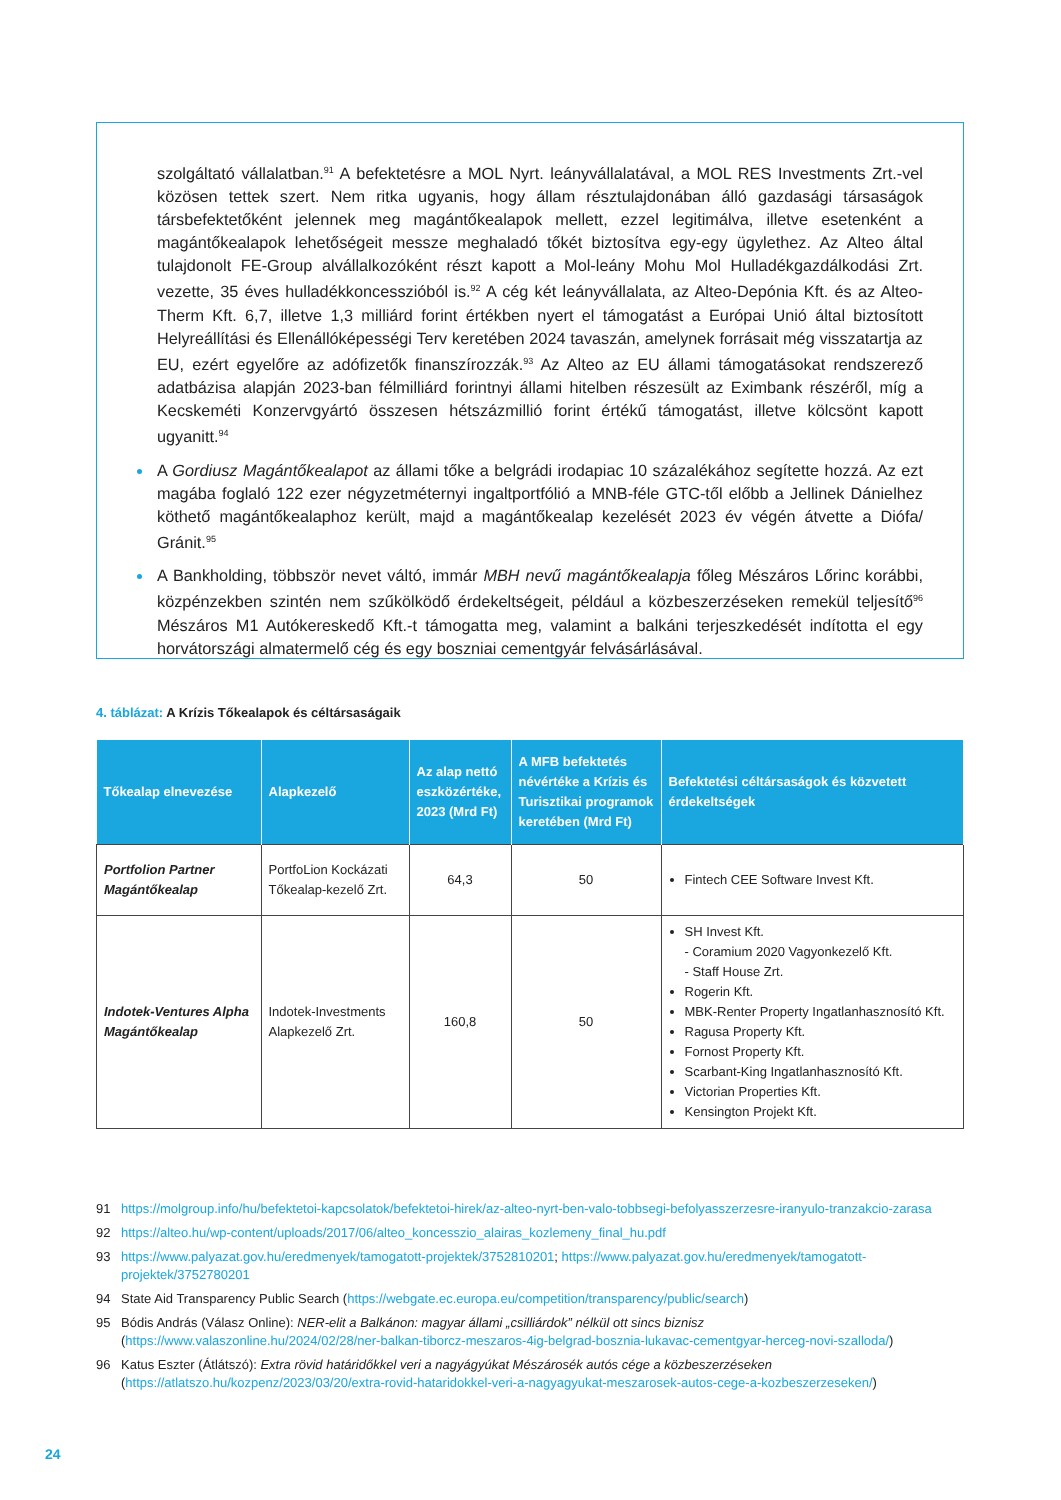szolgáltató vállalatban.<sup>91</sup> A befektetésre a MOL Nyrt. leányvállalatával, a MOL RES Investments Zrt.-vel közösen tettek szert. Nem ritka ugyanis, hogy állam résztulajdonában álló gazdasági társaságok társbefektetőként jelennek meg magántőkealapok mellett, ezzel legitimálva, illetve esetenként a magántőkealapok lehetőségeit messze meghaladó tőkét biztosítva egy-egy ügylethez. Az Alteo által tulajdonolt FE-Group alvállalkozóként részt kapott a Mol-leány Mohu Mol Hulladékgazdálkodási Zrt. vezette, 35 éves hulladékkoncesszióból is.<sup>92</sup> A cég két leányvállalata, az Alteo-Depónia Kft. és az Alteo-Therm Kft. 6,7, illetve 1,3 milliárd forint értékben nyert el támogatást a Európai Unió által biztosított Helyreállítási és Ellenállóképességi Terv keretében 2024 tavaszán, amelynek forrásait még visszatartja az EU, ezért egyelőre az adófizetők finanszírozzák.<sup>93</sup> Az Alteo az EU állami támogatásokat rendszerező adatbázisa alapján 2023-ban félmilliárd forintnyi állami hitelben részesült az Eximbank részéről, míg a Kecskeméti Konzervgyártó összesen hétszázmillió forint értékű támogatást, illetve kölcsönt kapott ugyanitt.<sup>94</sup>
A Gordiusz Magántőkealapot az állami tőke a belgrádi irodapiac 10 százalékához segítette hozzá. Az ezt magába foglaló 122 ezer négyzetméternyi ingaltportfólió a MNB-féle GTC-től előbb a Jellinek Dánielhez köthető magántőkealaphoz került, majd a magántőkealap kezelését 2023 év végén átvette a Diófa/ Gránit.<sup>95</sup>
A Bankholding, többször nevet váltó, immár MBH nevű magántőkealapja főleg Mészáros Lőrinc korábbi, közpénzekben szintén nem szűkölködő érdekeltségeit, például a közbeszerzéseken remekül teljesítő<sup>96</sup> Mészáros M1 Autókereskedő Kft.-t támogatta meg, valamint a balkáni terjeszkedését indította el egy horvátországi almatermelő cég és egy boszniai cementgyár felvásárlásával.
4. táblázat: A Krízis Tőkealapok és céltársaságaik
| Tőkealap elnevezése | Alapkezelő | Az alap nettó eszközértéke, 2023 (Mrd Ft) | A MFB befektetés névértéke a Krízis és Turisztikai programok keretében (Mrd Ft) | Befektetési céltársaságok és közvetett érdekeltségek |
| --- | --- | --- | --- | --- |
| Portfolion Partner Magántőkealap | PortfoLion Kockázati Tőkealap-kezelő Zrt. | 64,3 | 50 | Fintech CEE Software Invest Kft. |
| Indotek-Ventures Alpha Magántőkealap | Indotek-Investments Alapkezelő Zrt. | 160,8 | 50 | SH Invest Kft. - Coramium 2020 Vagyonkezelő Kft. - Staff House Zrt. Rogerin Kft. MBK-Renter Property Ingatlanhasznosító Kft. Ragusa Property Kft. Fornost Property Kft. Scarbant-King Ingatlanhasznosító Kft. Victorian Properties Kft. Kensington Projekt Kft. |
91 https://molgroup.info/hu/befektetoi-kapcsolatok/befektetoi-hirek/az-alteo-nyrt-ben-valo-tobbsegi-befolyasszerzesre-iranyulo-tranzakcio-zarasa
92 https://alteo.hu/wp-content/uploads/2017/06/alteo_koncesszio_alairas_kozlemeny_final_hu.pdf
93 https://www.palyazat.gov.hu/eredmenyek/tamogatott-projektek/3752810201; https://www.palyazat.gov.hu/eredmenyek/tamogatott-projektek/3752780201
94 State Aid Transparency Public Search (https://webgate.ec.europa.eu/competition/transparency/public/search)
95 Bódis András (Válasz Online): NER-elit a Balkánon: magyar állami „csilliárdok” nélkül ott sincs biznisz (https://www.valaszonline.hu/2024/02/28/ner-balkan-tiborcz-meszaros-4ig-belgrad-bosznia-lukavac-cementgyar-herceg-novi-szalloda/)
96 Katus Eszter (Átlátszó): Extra rövid határidőkkel veri a nagyágyúkat Mészárosék autós cége a közbeszerzéseken (https://atlatszo.hu/kozpenz/2023/03/20/extra-rovid-hataridokkel-veri-a-nagyagyukat-meszarosek-autos-cege-a-kozbeszerzeseken/)
24